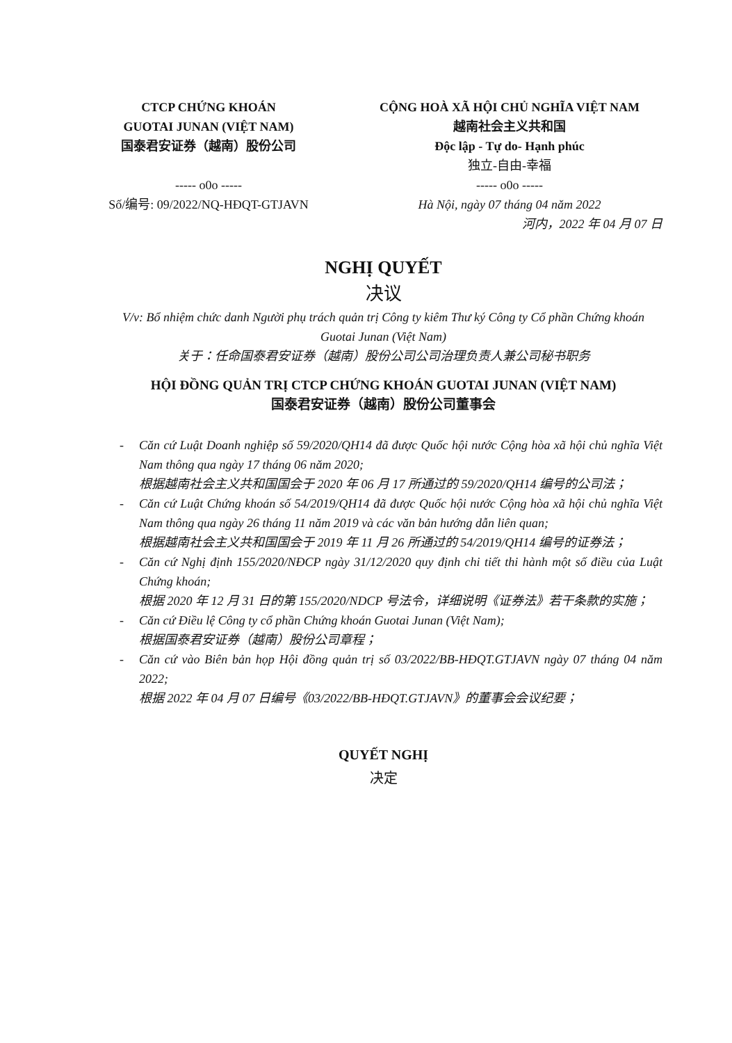CTCP CHỨNG KHOÁN
GUOTAI JUNAN (VIỆT NAM)
国泰君安证券（越南）股份公司
----- o0o -----
Số/编号: 09/2022/NQ-HĐQT-GTJAVN
CỘNG HOÀ XÃ HỘI CHỦ NGHĨA VIỆT NAM
越南社会主义共和国
Độc lập - Tự do- Hạnh phúc
独立-自由-幸福
----- o0o -----
Hà Nội, ngày 07 tháng 04 năm 2022
河内，2022 年 04 月 07 日
NGHỊ QUYẾT
决议
V/v: Bổ nhiệm chức danh Người phụ trách quản trị Công ty kiêm Thư ký Công ty Cổ phần Chứng khoán Guotai Junan (Việt Nam)
关于：任命国泰君安证券（越南）股份公司公司治理负责人兼公司秘书职务
HỘI ĐỒNG QUẢN TRỊ CTCP CHỨNG KHOÁN GUOTAI JUNAN (VIỆT NAM)
国泰君安证券（越南）股份公司董事会
- Căn cứ Luật Doanh nghiệp số 59/2020/QH14 đã được Quốc hội nước Cộng hòa xã hội chủ nghĩa Việt Nam thông qua ngày 17 tháng 06 năm 2020;
根据越南社会主义共和国国会于 2020 年 06 月 17 所通过的 59/2020/QH14 编号的公司法；
- Căn cứ Luật Chứng khoán số 54/2019/QH14 đã được Quốc hội nước Cộng hòa xã hội chủ nghĩa Việt Nam thông qua ngày 26 tháng 11 năm 2019 và các văn bản hướng dẫn liên quan;
根据越南社会主义共和国国会于 2019 年 11 月 26 所通过的 54/2019/QH14 编号的证券法；
- Căn cứ Nghị định 155/2020/NĐCP ngày 31/12/2020 quy định chi tiết thi hành một số điều của Luật Chứng khoán;
根据 2020 年 12 月 31 日的第 155/2020/NDCP 号法令，详细说明《证券法》若干条款的实施；
- Căn cứ Điều lệ Công ty cổ phần Chứng khoán Guotai Junan (Việt Nam);
根据国泰君安证券（越南）股份公司章程；
- Căn cứ vào Biên bản họp Hội đồng quản trị số 03/2022/BB-HĐQT.GTJAVN ngày 07 tháng 04 năm 2022;
根据 2022 年 04 月 07 日编号《03/2022/BB-HĐQT.GTJAVN》的董事会会议纪要；
QUYẾT NGHỊ
决定